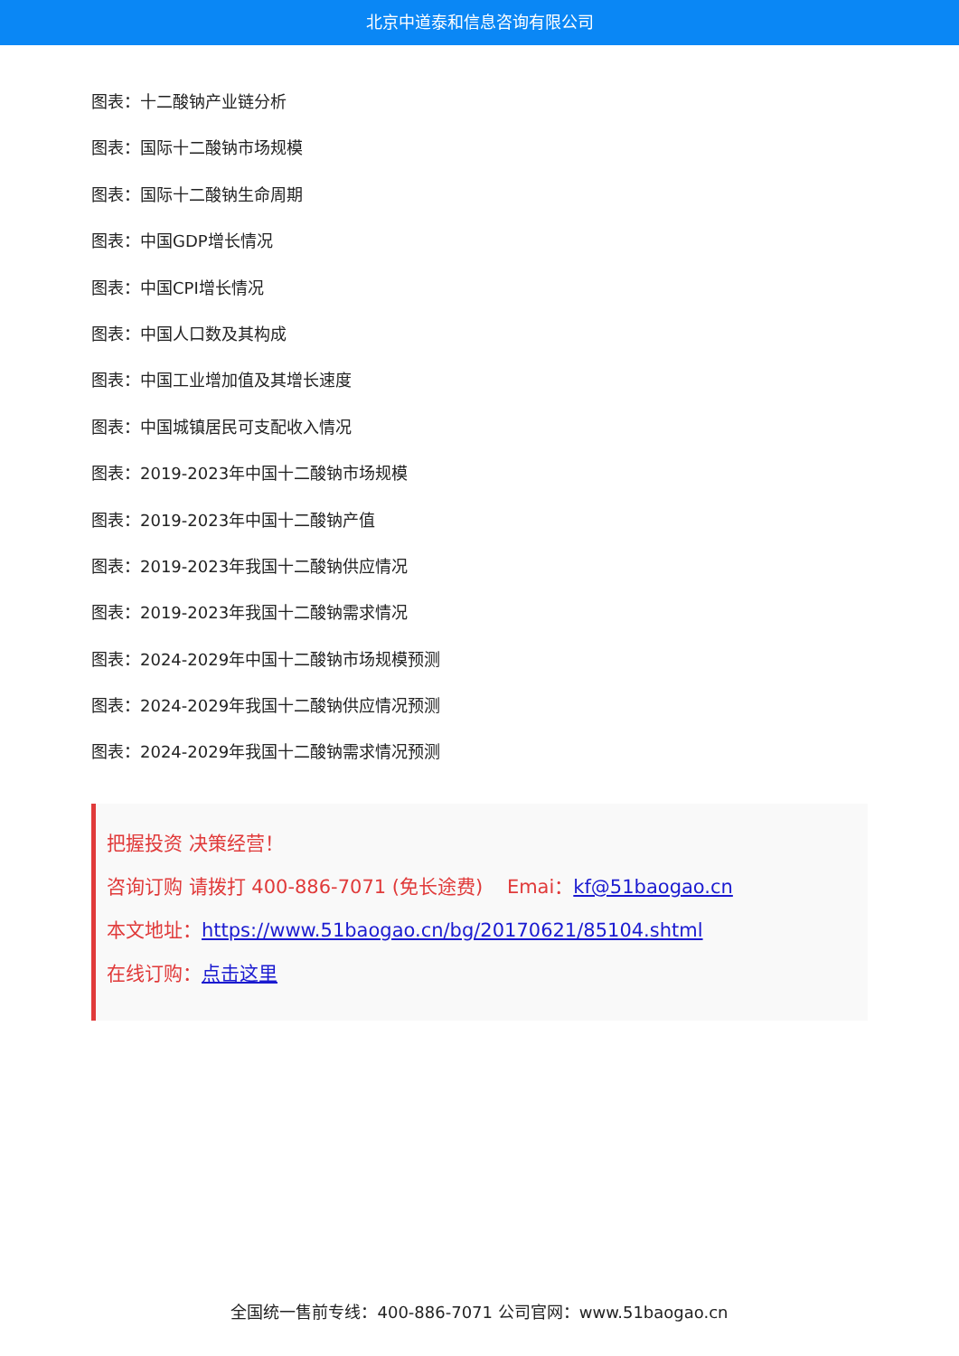北京中道泰和信息咨询有限公司
图表：十二酸钠产业链分析
图表：国际十二酸钠市场规模
图表：国际十二酸钠生命周期
图表：中国GDP增长情况
图表：中国CPI增长情况
图表：中国人口数及其构成
图表：中国工业增加值及其增长速度
图表：中国城镇居民可支配收入情况
图表：2019-2023年中国十二酸钠市场规模
图表：2019-2023年中国十二酸钠产值
图表：2019-2023年我国十二酸钠供应情况
图表：2019-2023年我国十二酸钠需求情况
图表：2024-2029年中国十二酸钠市场规模预测
图表：2024-2029年我国十二酸钠供应情况预测
图表：2024-2029年我国十二酸钠需求情况预测
把握投资 决策经营！
咨询订购 请拨打 400-886-7071 (免长途费) Emai：kf@51baogao.cn
本文地址：https://www.51baogao.cn/bg/20170621/85104.shtml
在线订购：点击这里
全国统一售前专线：400-886-7071 公司官网：www.51baogao.cn